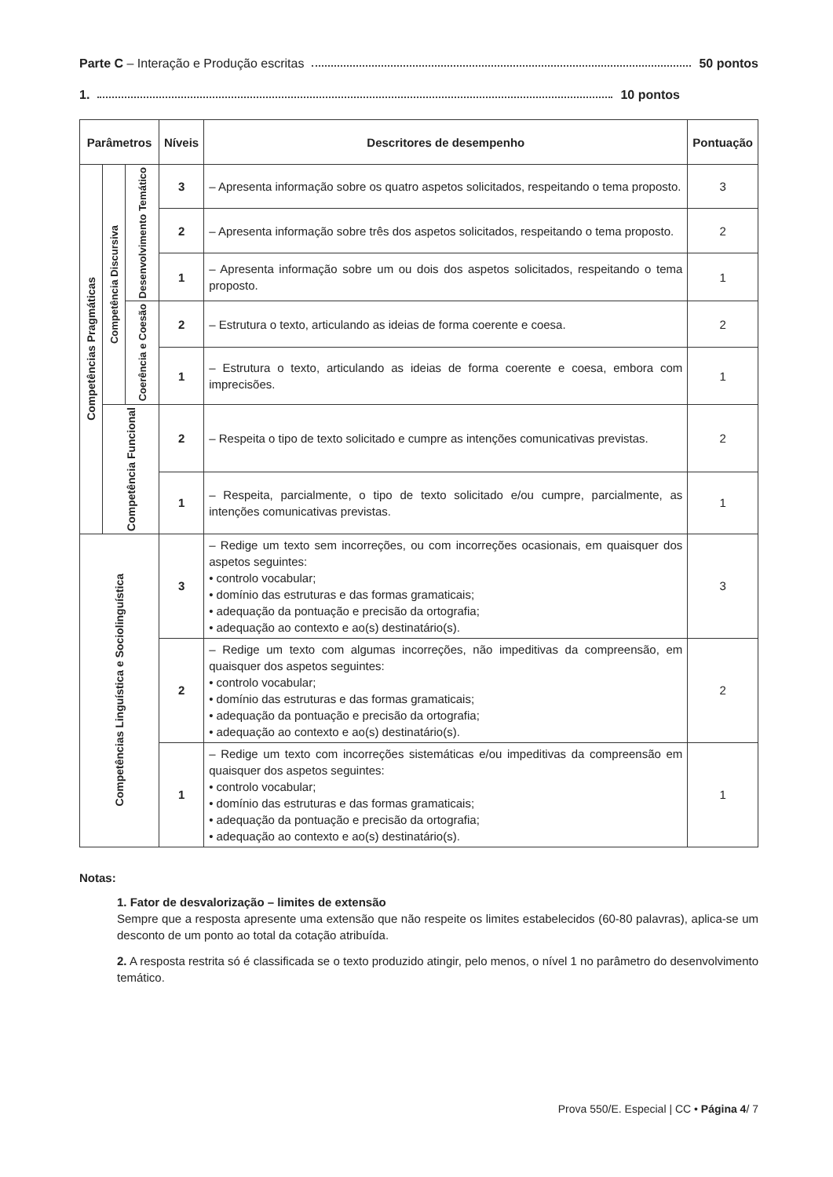Parte C – Interação e Produção escritas 50 pontos
1. 10 pontos
| Parâmetros | | | Níveis | Descritores de desempenho | Pontuação |
| --- | --- | --- | --- | --- | --- |
| Competências Pragmáticas | Competência Discursiva | Desenvolvimento Temático | 3 | – Apresenta informação sobre os quatro aspetos solicitados, respeitando o tema proposto. | 3 |
| | | | 2 | – Apresenta informação sobre três dos aspetos solicitados, respeitando o tema proposto. | 2 |
| | | | 1 | – Apresenta informação sobre um ou dois dos aspetos solicitados, respeitando o tema proposto. | 1 |
| | | Coerência e Coesão | 2 | – Estrutura o texto, articulando as ideias de forma coerente e coesa. | 2 |
| | | | 1 | – Estrutura o texto, articulando as ideias de forma coerente e coesa, embora com imprecisões. | 1 |
| | Competência Funcional | | 2 | – Respeita o tipo de texto solicitado e cumpre as intenções comunicativas previstas. | 2 |
| | | | 1 | – Respeita, parcialmente, o tipo de texto solicitado e/ou cumpre, parcialmente, as intenções comunicativas previstas. | 1 |
| Competências Linguística e Sociolinguística | | | 3 | – Redige um texto sem incorreções, ou com incorreções ocasionais, em quaisquer dos aspetos seguintes: • controlo vocabular; • domínio das estruturas e das formas gramaticais; • adequação da pontuação e precisão da ortografia; • adequação ao contexto e ao(s) destinatário(s). | 3 |
| | | | 2 | – Redige um texto com algumas incorreções, não impeditivas da compreensão, em quaisquer dos aspetos seguintes: • controlo vocabular; • domínio das estruturas e das formas gramaticais; • adequação da pontuação e precisão da ortografia; • adequação ao contexto e ao(s) destinatário(s). | 2 |
| | | | 1 | – Redige um texto com incorreções sistemáticas e/ou impeditivas da compreensão em quaisquer dos aspetos seguintes: • controlo vocabular; • domínio das estruturas e das formas gramaticais; • adequação da pontuação e precisão da ortografia; • adequação ao contexto e ao(s) destinatário(s). | 1 |
Notas:
1. Fator de desvalorização – limites de extensão
Sempre que a resposta apresente uma extensão que não respeite os limites estabelecidos (60-80 palavras), aplica-se um desconto de um ponto ao total da cotação atribuída.
2. A resposta restrita só é classificada se o texto produzido atingir, pelo menos, o nível 1 no parâmetro do desenvolvimento temático.
Prova 550/E. Especial | CC • Página 4/ 7